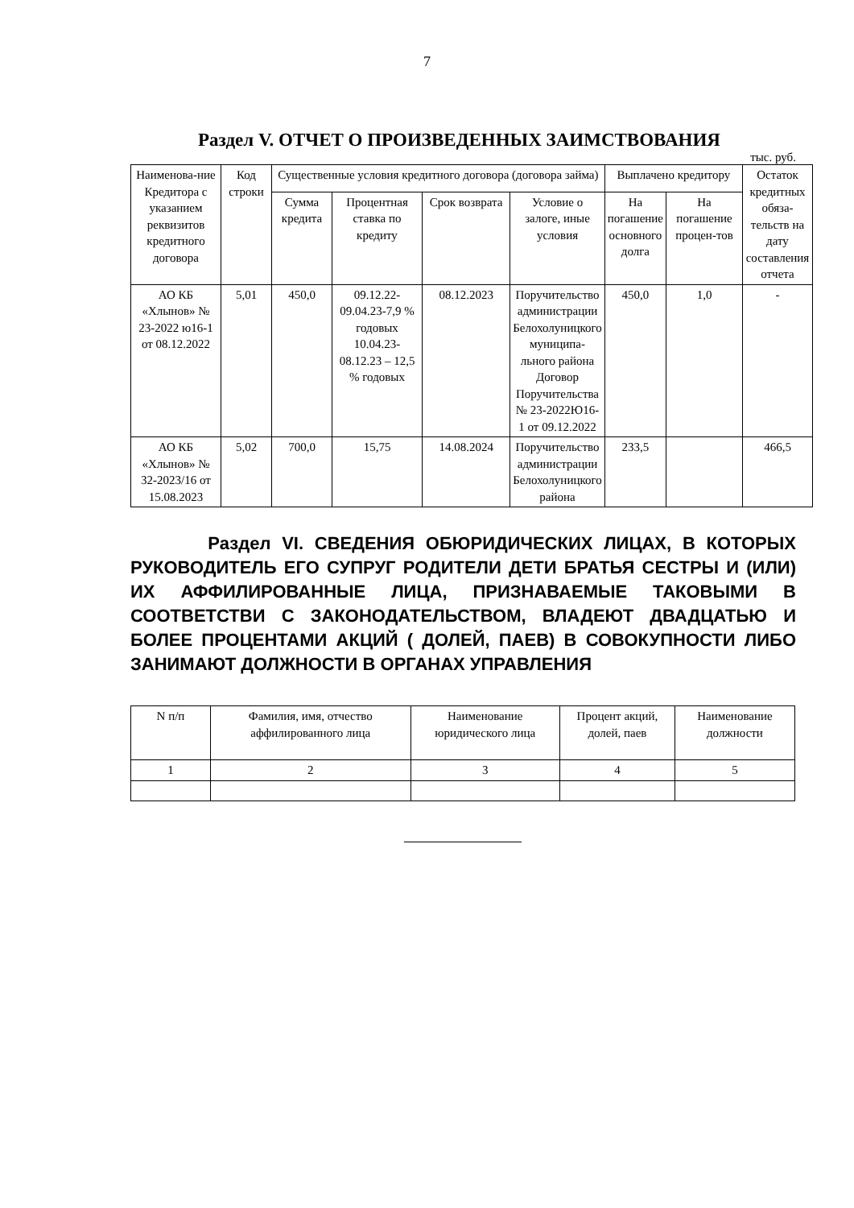7
Раздел V. ОТЧЕТ О ПРОИЗВЕДЕННЫХ ЗАИМСТВОВАНИЯ
тыс. руб.
| Наименова-ние Кредитора с указанием реквизитов кредитного договора | Код строки | Существенные условия кредитного договора (договора займа) | | | | Выплачено кредитору | | Остаток кредитных обяза-тельств на дату составления отчета |
| --- | --- | --- | --- | --- | --- | --- | --- | --- |
| | | Сумма кредита | Процентная ставка по кредиту | Срок возврата | Условие о залоге, иные условия | На погашение основного долга | На погашение процен-тов | |
| АО КБ «Хлынов» № 23-2022 ю16-1 от 08.12.2022 | 5,01 | 450,0 | 09.12.22-09.04.23-7,9 % годовых 10.04.23-08.12.23 – 12,5 % годовых | 08.12.2023 | Поручительство администрации Белохолуницкого муниципа-льного района Договор Поручительства № 23-2022Ю16-1 от 09.12.2022 | 450,0 | 1,0 | - |
| АО КБ «Хлынов» № 32-2023/16 от 15.08.2023 | 5,02 | 700,0 | 15,75 | 14.08.2024 | Поручительство администрации Белохолуницкого района | 233,5 | | 466,5 |
Раздел VI. СВЕДЕНИЯ ОБЮРИДИЧЕСКИХ ЛИЦАХ, В КОТОРЫХ РУКОВОДИТЕЛЬ ЕГО СУПРУГ РОДИТЕЛИ ДЕТИ БРАТЬЯ СЕСТРЫ И (ИЛИ) ИХ АФФИЛИРОВАННЫЕ ЛИЦА, ПРИЗНАВАЕМЫЕ ТАКОВЫМИ В СООТВЕТСТВИ С ЗАКОНОДАТЕЛЬСТВОМ, ВЛАДЕЮТ ДВАДЦАТЬЮ И БОЛЕЕ ПРОЦЕНТАМИ АКЦИЙ ( ДОЛЕЙ, ПАЕВ) В СОВОКУПНОСТИ ЛИБО ЗАНИМАЮТ ДОЛЖНОСТИ В ОРГАНАХ УПРАВЛЕНИЯ
| N п/п | Фамилия, имя, отчество аффилированного лица | Наименование юридического лица | Процент акций, долей, паев | Наименование должности |
| --- | --- | --- | --- | --- |
| 1 | 2 | 3 | 4 | 5 |